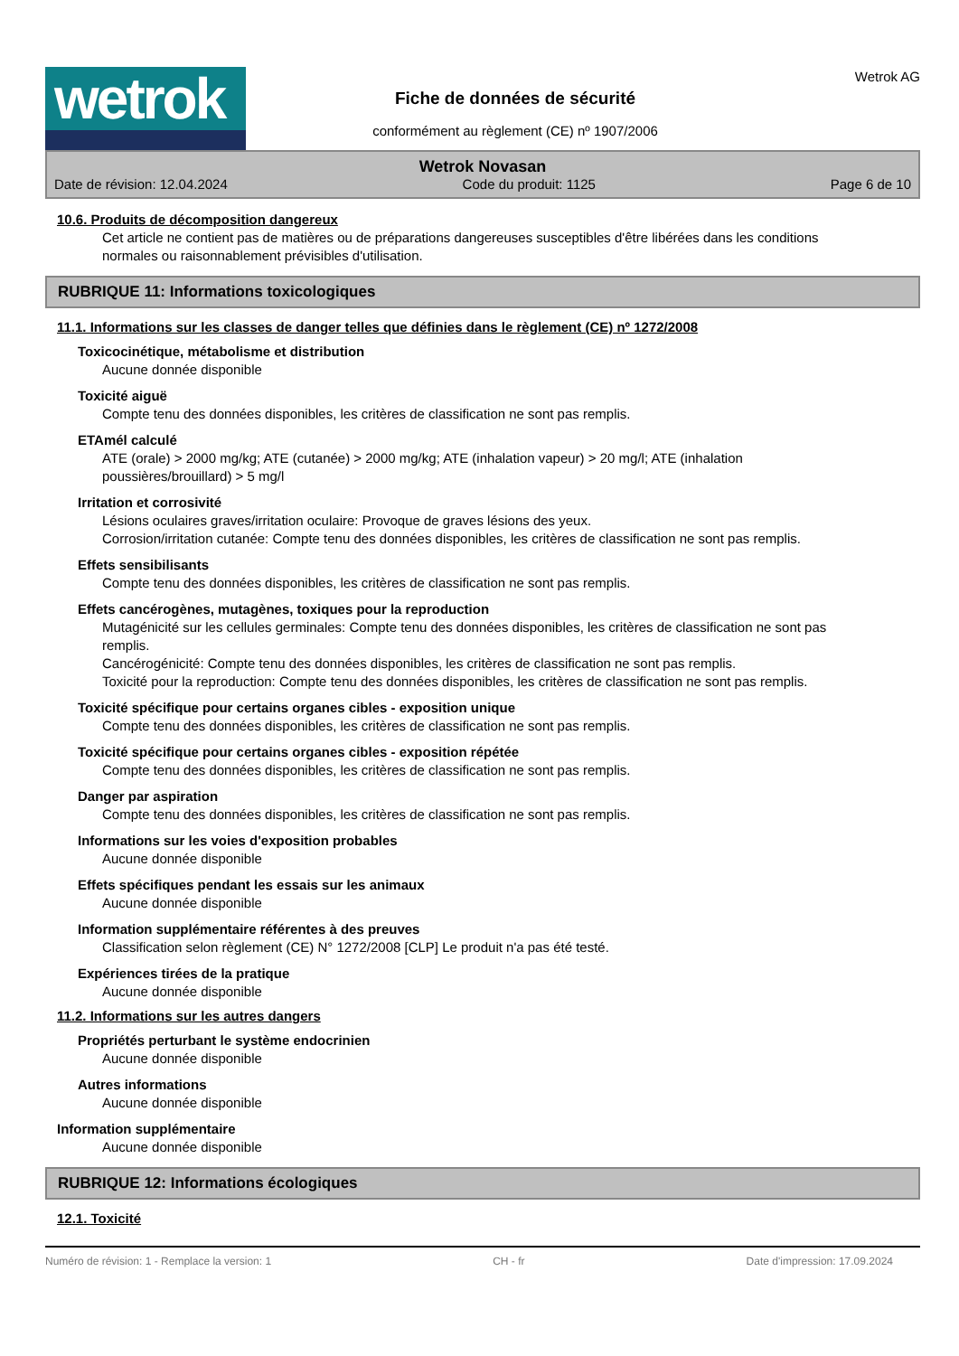wetrok
Fiche de données de sécurité
conformément au règlement (CE) nº 1907/2006
Wetrok AG
Wetrok Novasan
Date de révision: 12.04.2024 Code du produit: 1125 Page 6 de 10
10.6. Produits de décomposition dangereux
Cet article ne contient pas de matières ou de préparations dangereuses susceptibles d'être libérées dans les conditions normales ou raisonnablement prévisibles d'utilisation.
RUBRIQUE 11: Informations toxicologiques
11.1. Informations sur les classes de danger telles que définies dans le règlement (CE) nº 1272/2008
Toxicocinétique, métabolisme et distribution
Aucune donnée disponible
Toxicité aiguë
Compte tenu des données disponibles, les critères de classification ne sont pas remplis.
ETAmél calculé
ATE (orale) > 2000 mg/kg; ATE (cutanée) > 2000 mg/kg; ATE (inhalation vapeur) > 20 mg/l; ATE (inhalation poussières/brouillard) > 5 mg/l
Irritation et corrosivité
Lésions oculaires graves/irritation oculaire: Provoque de graves lésions des yeux.
Corrosion/irritation cutanée: Compte tenu des données disponibles, les critères de classification ne sont pas remplis.
Effets sensibilisants
Compte tenu des données disponibles, les critères de classification ne sont pas remplis.
Effets cancérogènes, mutagènes, toxiques pour la reproduction
Mutagénicité sur les cellules germinales: Compte tenu des données disponibles, les critères de classification ne sont pas remplis.
Cancérogénicité: Compte tenu des données disponibles, les critères de classification ne sont pas remplis.
Toxicité pour la reproduction: Compte tenu des données disponibles, les critères de classification ne sont pas remplis.
Toxicité spécifique pour certains organes cibles - exposition unique
Compte tenu des données disponibles, les critères de classification ne sont pas remplis.
Toxicité spécifique pour certains organes cibles - exposition répétée
Compte tenu des données disponibles, les critères de classification ne sont pas remplis.
Danger par aspiration
Compte tenu des données disponibles, les critères de classification ne sont pas remplis.
Informations sur les voies d'exposition probables
Aucune donnée disponible
Effets spécifiques pendant les essais sur les animaux
Aucune donnée disponible
Information supplémentaire référentes à des preuves
Classification selon règlement (CE) N° 1272/2008 [CLP] Le produit n'a pas été testé.
Expériences tirées de la pratique
Aucune donnée disponible
11.2. Informations sur les autres dangers
Propriétés perturbant le système endocrinien
Aucune donnée disponible
Autres informations
Aucune donnée disponible
Information supplémentaire
Aucune donnée disponible
RUBRIQUE 12: Informations écologiques
12.1. Toxicité
Numéro de révision: 1 - Remplace la version: 1 CH - fr Date d'impression: 17.09.2024